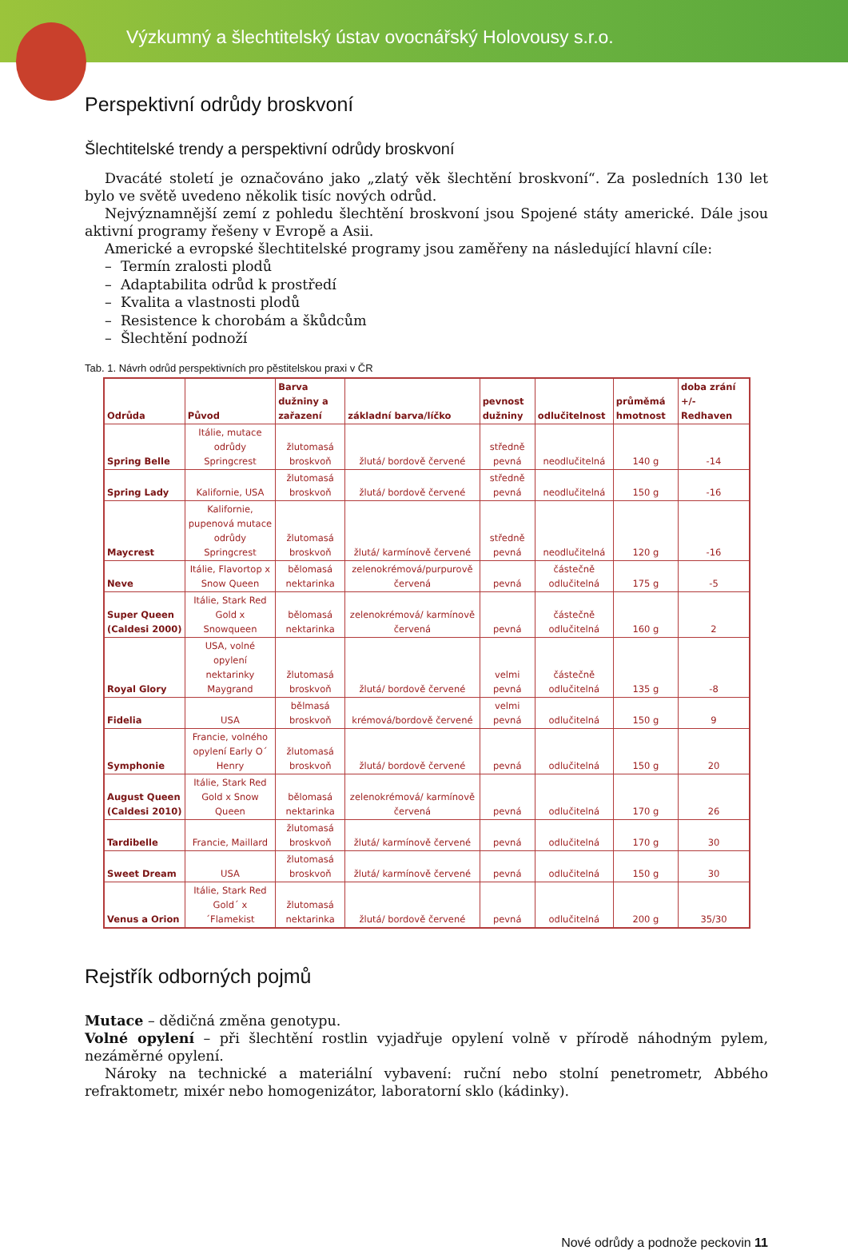Výzkumný a šlechtitelský ústav ovocnářský Holovousy s.r.o.
Perspektivní odrůdy broskvoní
Šlechtitelské trendy a perspektivní odrůdy broskvoní
Dvacáté století je označováno jako „zlatý věk šlechtění broskvoní“. Za posledních 130 let bylo ve světě uvedeno několik tisíc nových odrůd.
Nejvýznamnější zemí z pohledu šlechtění broskvoní jsou Spojené státy americké. Dále jsou aktivní programy řešeny v Evropě a Asii.
Americké a evropské šlechtitelské programy jsou zaměřeny na následující hlavní cíle:
– Termín zralosti plodů
– Adaptabilita odrůd k prostředí
– Kvalita a vlastnosti plodů
– Resistence k chorobám a škůdcům
– Šlechtění podnoží
Tab. 1. Návrh odrůd perspektivních pro pěstitelskou praxi v ČR
| Odrůda | Původ | Barva dužniny a zařazení | základní barva/líčko | pevnost dužniny | odlučitelnost | průměmá hmotnost | doba zrání +/- Redhaven |
| --- | --- | --- | --- | --- | --- | --- | --- |
| Spring Belle | Itálie, mutace odrůdy Springcrest | žlutomasá broskvoň | žlutá/ bordově červené | středně pevná | neodlučitelná | 140 g | -14 |
| Spring Lady | Kalifornie, USA | žlutomasá broskvoň | žlutá/ bordově červené | středně pevná | neodlučitelná | 150 g | -16 |
| Maycrest | Kalifornie, pupenová mutace odrůdy Springcrest | žlutomasá broskvoň | žlutá/ karmínově červené | středně pevná | neodlučitelná | 120 g | -16 |
| Neve | Itálie, Flavortop x Snow Queen | bělomasá nektarinka | zelenokrémová/purpurově červená | pevná | částečně odlučitelná | 175 g | -5 |
| Super Queen (Caldesi 2000) | Itálie, Stark Red Gold x Snowqueen | bělomasá nektarinka | zelenokrémová/ karmínově červená | pevná | částečně odlučitelná | 160 g | 2 |
| Royal Glory | USA, volné opylení nektarinky Maygrand | žlutomasá broskvoň | žlutá/ bordově červené | velmi pevná | částečně odlučitelná | 135 g | -8 |
| Fidelia | USA | bělmasá broskvoň | krémová/bordově červené | velmi pevná | odlučitelná | 150 g | 9 |
| Symphonie | Francie, volného opylení Early O´ Henry | žlutomasá broskvoň | žlutá/ bordově červené | pevná | odlučitelná | 150 g | 20 |
| August Queen (Caldesi 2010) | Itálie, Stark Red Gold x Snow Queen | bělomasá nektarinka | zelenokrémová/ karmínově červená | pevná | odlučitelná | 170 g | 26 |
| Tardibelle | Francie, Maillard | žlutomasá broskvoň | žlutá/ karmínově červené | pevná | odlučitelná | 170 g | 30 |
| Sweet Dream | USA | žlutomasá broskvoň | žlutá/ karmínově červené | pevná | odlučitelná | 150 g | 30 |
| Venus a Orion | Itálie, Stark Red Gold´ x ´Flamekist | žlutomasá nektarinka | žlutá/ bordově červené | pevná | odlučitelná | 200 g | 35/30 |
Rejstřík odborných pojmů
Mutace – dědičná změna genotypu.
Volné opylení – při šlechtění rostlin vyjadřuje opylení volně v přírodě náhodným pylem, nezáměrné opylení.
Nároky na technické a materiální vybavení: ruční nebo stolní penetrometr, Abbého refraktometr, mixér nebo homogenizátor, laboratorní sklo (kádinky).
Nové odrůdy a podnože peckovin 11